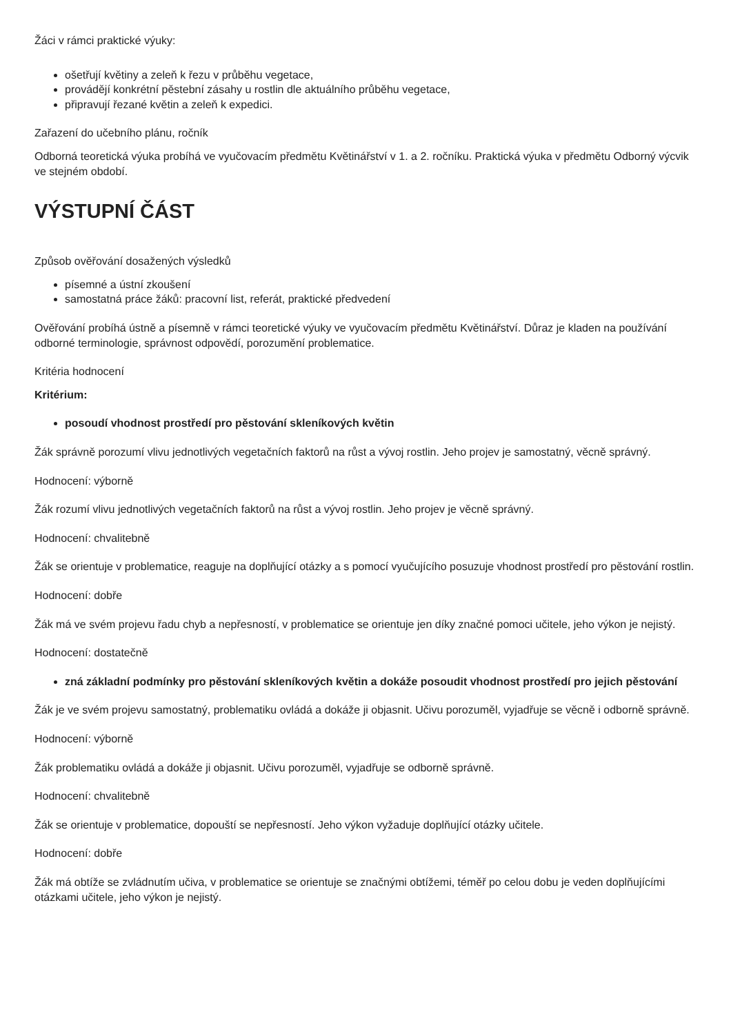Žáci v rámci praktické výuky:
ošetřují květiny a zeleň k řezu v průběhu vegetace,
provádějí konkrétní pěstební zásahy u rostlin dle aktuálního průběhu vegetace,
připravují řezané květin a zeleň k expedici.
Zařazení do učebního plánu, ročník
Odborná teoretická výuka probíhá ve vyučovacím předmětu Květinářství v 1. a 2. ročníku. Praktická výuka v předmětu Odborný výcvik ve stejném období.
VÝSTUPNÍ ČÁST
Způsob ověřování dosažených výsledků
písemné a ústní zkoušení
samostatná práce žáků: pracovní list, referát, praktické předvedení
Ověřování probíhá ústně a písemně v rámci teoretické výuky ve vyučovacím předmětu Květinářství. Důraz je kladen na používání odborné terminologie, správnost odpovědí, porozumění problematice.
Kritéria hodnocení
Kritérium:
posoudí vhodnost prostředí pro pěstování skleníkových květin
Žák správně porozumí vlivu jednotlivých vegetačních faktorů na růst a vývoj rostlin. Jeho projev je samostatný, věcně správný.
Hodnocení: výborně
Žák rozumí vlivu jednotlivých vegetačních faktorů na růst a vývoj rostlin. Jeho projev je věcně správný.
Hodnocení: chvalitebně
Žák se orientuje v problematice, reaguje na doplňující otázky a s pomocí vyučujícího posuzuje vhodnost prostředí pro pěstování rostlin.
Hodnocení: dobře
Žák má ve svém projevu řadu chyb a nepřesností, v problematice se orientuje jen díky značné pomoci učitele, jeho výkon je nejistý.
Hodnocení: dostatečně
zná základní podmínky pro pěstování skleníkových květin a dokáže posoudit vhodnost prostředí pro jejich pěstování
Žák je ve svém projevu samostatný, problematiku ovládá a dokáže ji objasnit. Učivu porozuměl, vyjadřuje se věcně i odborně správně.
Hodnocení: výborně
Žák problematiku ovládá a dokáže ji objasnit. Učivu porozuměl, vyjadřuje se odborně správně.
Hodnocení: chvalitebně
Žák se orientuje v problematice, dopouští se nepřesností. Jeho výkon vyžaduje doplňující otázky učitele.
Hodnocení: dobře
Žák má obtíže se zvládnutím učiva, v problematice se orientuje se značnými obtížemi, téměř po celou dobu je veden doplňujícími otázkami učitele, jeho výkon je nejistý.